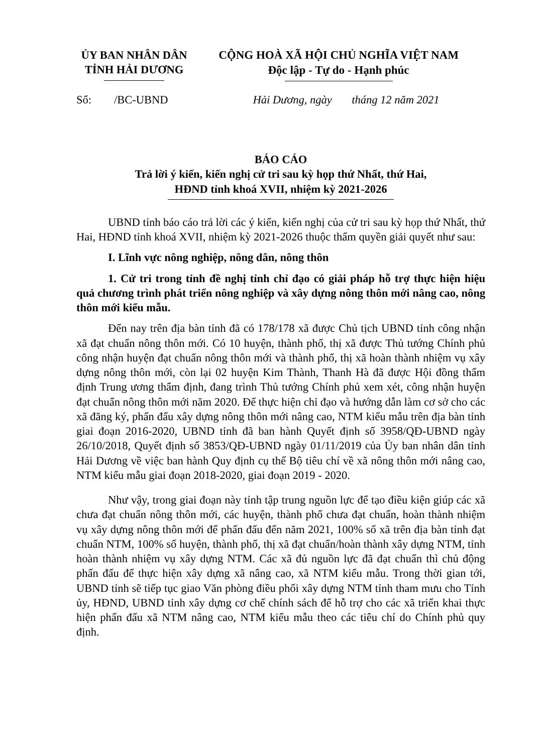ỦY BAN NHÂN DÂN
TỈNH HẢI DƯƠNG
CỘNG HOÀ XÃ HỘI CHỦ NGHĨA VIỆT NAM
Độc lập - Tự do - Hạnh phúc
Số: /BC-UBND Hải Dương, ngày tháng 12 năm 2021
BÁO CÁO
Trả lời ý kiến, kiến nghị cử tri sau kỳ họp thứ Nhất, thứ Hai,
HĐND tỉnh khoá XVII, nhiệm kỳ 2021-2026
UBND tỉnh báo cáo trả lời các ý kiến, kiến nghị của cử tri sau kỳ họp thứ Nhất, thứ Hai, HĐND tỉnh khoá XVII, nhiệm kỳ 2021-2026 thuộc thẩm quyền giải quyết như sau:
I. Lĩnh vực nông nghiệp, nông dân, nông thôn
1. Cử tri trong tỉnh đề nghị tỉnh chỉ đạo có giải pháp hỗ trợ thực hiện hiệu quả chương trình phát triển nông nghiệp và xây dựng nông thôn mới nâng cao, nông thôn mới kiểu mẫu.
Đến nay trên địa bàn tỉnh đã có 178/178 xã được Chủ tịch UBND tỉnh công nhận xã đạt chuẩn nông thôn mới. Có 10 huyện, thành phố, thị xã được Thủ tướng Chính phủ công nhận huyện đạt chuẩn nông thôn mới và thành phố, thị xã hoàn thành nhiệm vụ xây dựng nông thôn mới, còn lại 02 huyện Kim Thành, Thanh Hà đã được Hội đồng thẩm định Trung ương thẩm định, đang trình Thủ tướng Chính phủ xem xét, công nhận huyện đạt chuẩn nông thôn mới năm 2020. Để thực hiện chỉ đạo và hướng dẫn làm cơ sở cho các xã đăng ký, phấn đấu xây dựng nông thôn mới nâng cao, NTM kiểu mẫu trên địa bàn tỉnh giai đoạn 2016-2020, UBND tỉnh đã ban hành Quyết định số 3958/QĐ-UBND ngày 26/10/2018, Quyết định số 3853/QĐ-UBND ngày 01/11/2019 của Ủy ban nhân dân tỉnh Hải Dương về việc ban hành Quy định cụ thể Bộ tiêu chí về xã nông thôn mới nâng cao, NTM kiểu mẫu giai đoạn 2018-2020, giai đoạn 2019 - 2020.
Như vậy, trong giai đoạn này tỉnh tập trung nguồn lực để tạo điều kiện giúp các xã chưa đạt chuẩn nông thôn mới, các huyện, thành phố chưa đạt chuẩn, hoàn thành nhiệm vụ xây dựng nông thôn mới để phấn đấu đến năm 2021, 100% số xã trên địa bàn tỉnh đạt chuẩn NTM, 100% số huyện, thành phố, thị xã đạt chuẩn/hoàn thành xây dựng NTM, tỉnh hoàn thành nhiệm vụ xây dựng NTM. Các xã đủ nguồn lực đã đạt chuẩn thì chủ động phấn đấu để thực hiện xây dựng xã nâng cao, xã NTM kiểu mẫu. Trong thời gian tới, UBND tỉnh sẽ tiếp tục giao Văn phòng điều phối xây dựng NTM tỉnh tham mưu cho Tỉnh ủy, HĐND, UBND tỉnh xây dựng cơ chế chính sách để hỗ trợ cho các xã triển khai thực hiện phấn đấu xã NTM nâng cao, NTM kiểu mẫu theo các tiêu chí do Chính phủ quy định.